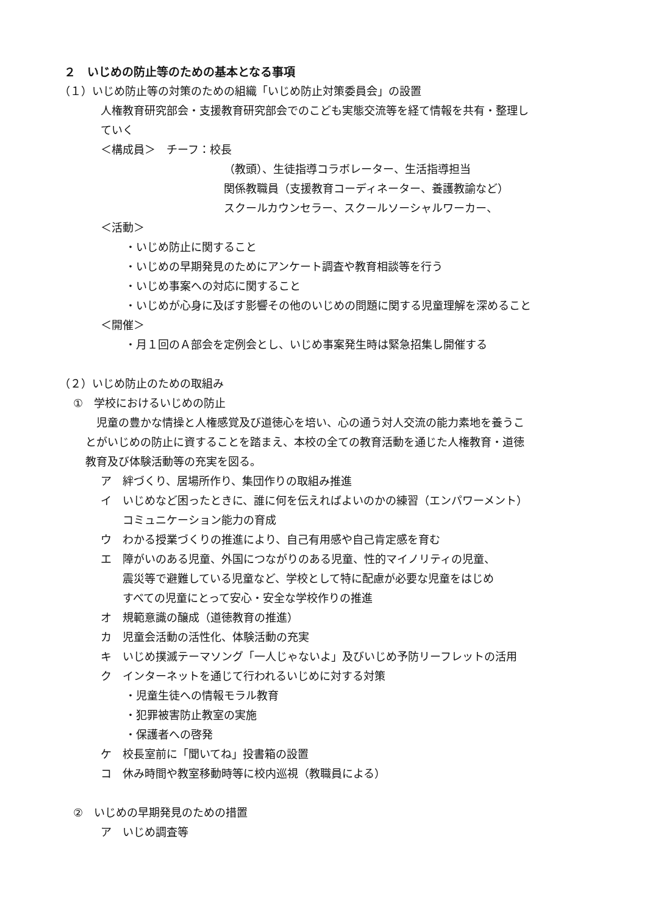２　いじめの防止等のための基本となる事項
（１）いじめ防止等の対策のための組織「いじめ防止対策委員会」の設置
人権教育研究部会・支援教育研究部会でのこども実態交流等を経て情報を共有・整理し
ていく
＜構成員＞　チーフ：校長
（教頭）、生徒指導コラボレーター、生活指導担当
関係教職員（支援教育コーディネーター、養護教諭など）
スクールカウンセラー、スクールソーシャルワーカー、
＜活動＞
・いじめ防止に関すること
・いじめの早期発見のためにアンケート調査や教育相談等を行う
・いじめ事案への対応に関すること
・いじめが心身に及ぼす影響その他のいじめの問題に関する児童理解を深めること
＜開催＞
・月１回のＡ部会を定例会とし、いじめ事案発生時は緊急招集し開催する
（２）いじめ防止のための取組み
①　学校におけるいじめの防止
　児童の豊かな情操と人権感覚及び道徳心を培い、心の通う対人交流の能力素地を養うこ
とがいじめの防止に資することを踏まえ、本校の全ての教育活動を通じた人権教育・道徳
教育及び体験活動等の充実を図る。
ア　絆づくり、居場所作り、集団作りの取組み推進
イ　いじめなど困ったときに、誰に何を伝えればよいのかの練習（エンパワーメント）
　　コミュニケーション能力の育成
ウ　わかる授業づくりの推進により、自己有用感や自己肯定感を育む
エ　障がいのある児童、外国につながりのある児童、性的マイノリティの児童、
　　震災等で避難している児童など、学校として特に配慮が必要な児童をはじめ
　　すべての児童にとって安心・安全な学校作りの推進
オ　規範意識の醸成（道徳教育の推進）
カ　児童会活動の活性化、体験活動の充実
キ　いじめ撲滅テーマソング「一人じゃないよ」及びいじめ予防リーフレットの活用
ク　インターネットを通じて行われるいじめに対する対策
・児童生徒への情報モラル教育
・犯罪被害防止教室の実施
・保護者への啓発
ケ　校長室前に「聞いてね」投書箱の設置
コ　休み時間や教室移動時等に校内巡視（教職員による）
②　いじめの早期発見のための措置
ア　いじめ調査等